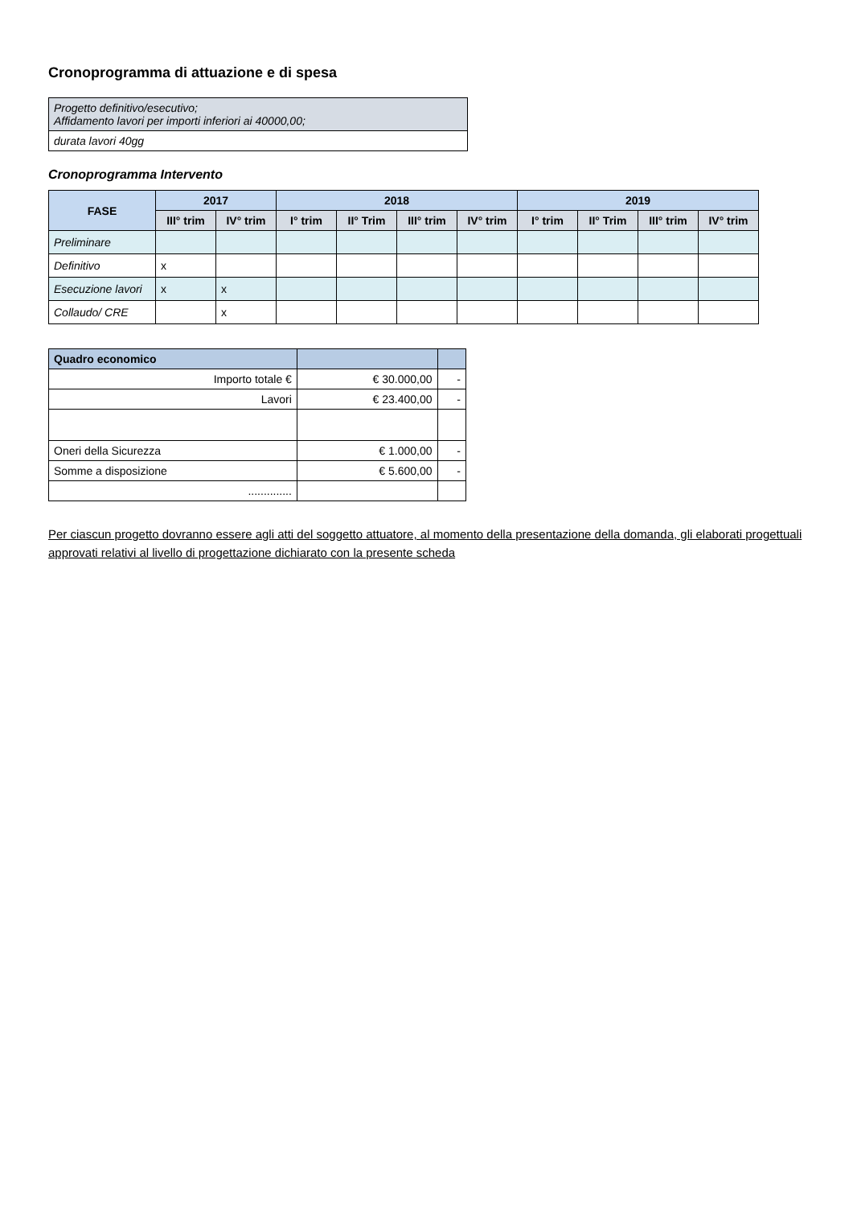Cronoprogramma di attuazione e di spesa
Progetto definitivo/esecutivo;
Affidamento lavori per importi inferiori ai 40000,00;
durata lavori 40gg
Cronoprogramma Intervento
| FASE | 2017 | | 2018 | | | | 2019 | | | |
| --- | --- | --- | --- | --- | --- | --- | --- | --- | --- | --- |
| | III° trim | IV° trim | I° trim | II° Trim | III° trim | IV° trim | I° trim | II° Trim | III° trim | IV° trim |
| Preliminare | | | | | | | | | | |
| Definitivo | x | | | | | | | | | |
| Esecuzione lavori | x | x | | | | | | | | |
| Collaudo/ CRE | | x | | | | | | | | |
| Quadro economico | | |
| --- | --- | --- |
| Importo totale € | € 30.000,00 | - |
| Lavori | € 23.400,00 | - |
| Oneri della Sicurezza | € 1.000,00 | - |
| Somme a disposizione | € 5.600,00 | - |
| .............. | | |
Per ciascun progetto dovranno essere agli atti del soggetto attuatore, al momento della presentazione della domanda, gli elaborati progettuali approvati relativi al livello di progettazione dichiarato con la presente scheda